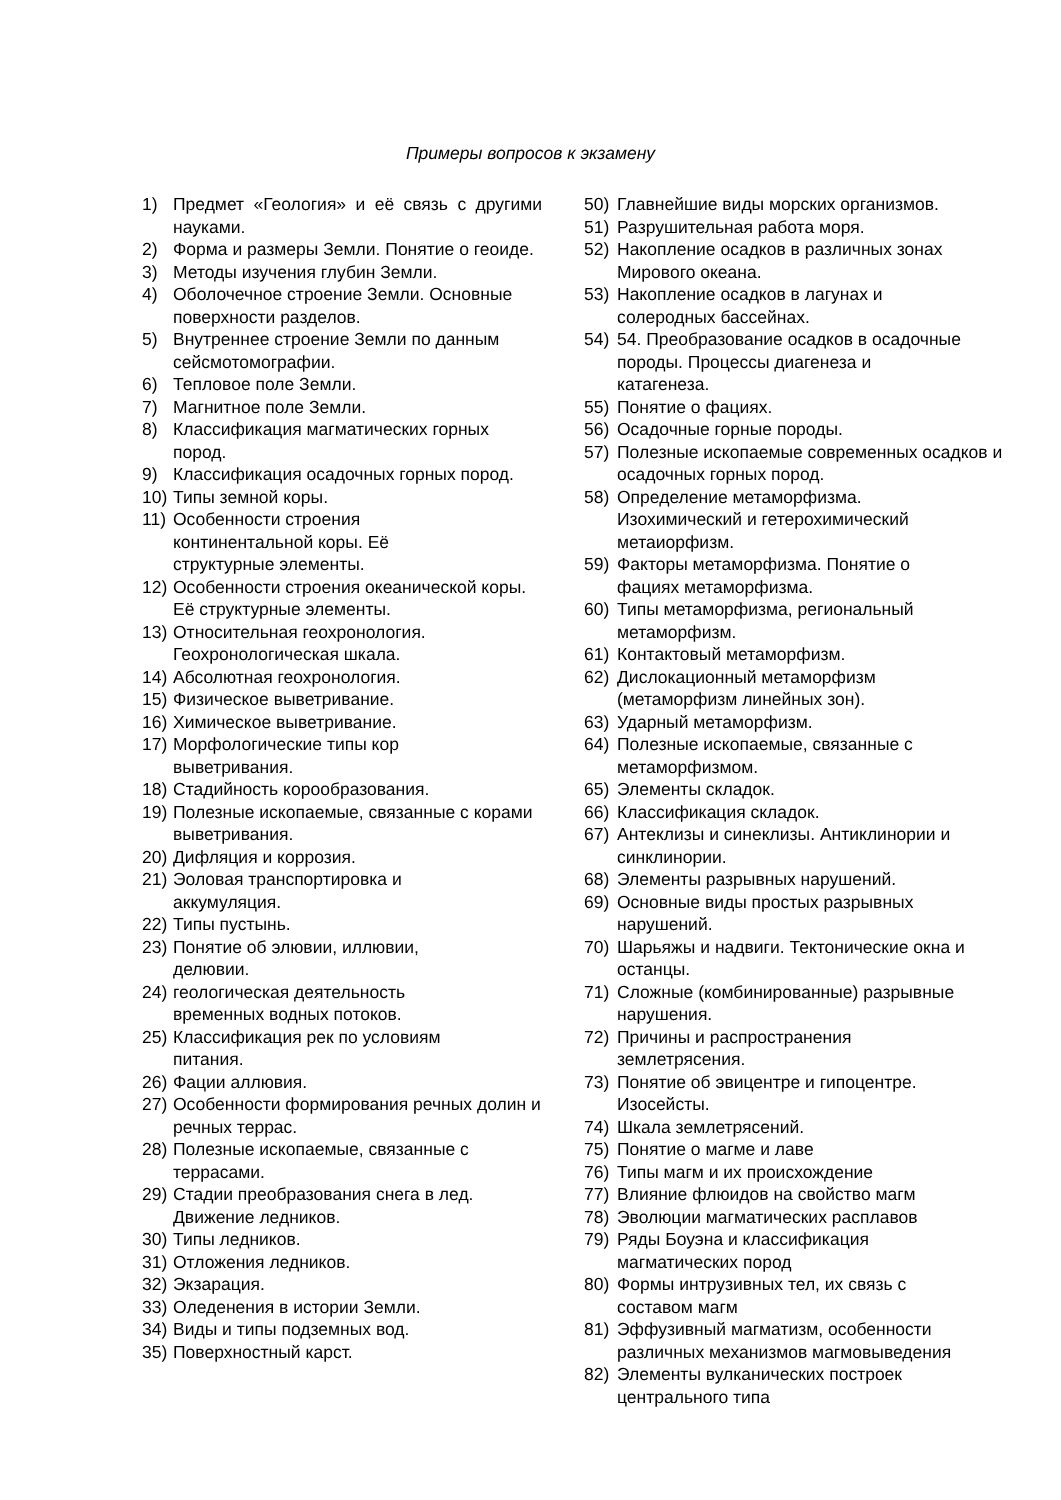Примеры вопросов к экзамену
1) Предмет «Геология» и её связь с другими науками.
2) Форма и размеры Земли. Понятие о геоиде.
3) Методы изучения глубин Земли.
4) Оболочечное строение Земли. Основные поверхности разделов.
5) Внутреннее строение Земли по данным сейсмотомографии.
6) Тепловое поле Земли.
7) Магнитное поле Земли.
8) Классификация магматических горных пород.
9) Классификация осадочных горных пород.
10) Типы земной коры.
11) Особенности строения
континентальной коры. Её
структурные элементы.
12) Особенности строения океанической коры. Её структурные элементы.
13) Относительная геохронология. Геохронологическая шкала.
14) Абсолютная геохронология.
15) Физическое выветривание.
16) Химическое выветривание.
17) Морфологические типы кор
выветривания.
18) Стадийность корообразования.
19) Полезные ископаемые, связанные с корами выветривания.
20) Дифляция и коррозия.
21) Эоловая транспортировка и
аккумуляция.
22) Типы пустынь.
23) Понятие об элювии, иллювии,
делювии.
24) геологическая деятельность
временных водных потоков.
25) Классификация рек по условиям
питания.
26) Фации аллювия.
27) Особенности формирования речных долин и речных террас.
28) Полезные ископаемые, связанные с террасами.
29) Стадии преобразования снега в лед. Движение ледников.
30) Типы ледников.
31) Отложения ледников.
32) Экзарация.
33) Оледенения в истории Земли.
34) Виды и типы подземных вод.
35) Поверхностный карст.
50) Главнейшие виды морских организмов.
51) Разрушительная работа моря.
52) Накопление осадков в различных зонах Мирового океана.
53) Накопление осадков в лагунах и
солеродных бассейнах.
54) 54. Преобразование осадков в осадочные породы. Процессы диагенеза и
катагенеза.
55) Понятие о фациях.
56) Осадочные горные породы.
57) Полезные ископаемые современных осадков и осадочных горных пород.
58) Определение метаморфизма.
Изохимический и гетерохимический
метаиорфизм.
59) Факторы метаморфизма. Понятие о
фациях метаморфизма.
60) Типы метаморфизма, региональный
метаморфизм.
61) Контактовый метаморфизм.
62) Дислокационный метаморфизм
(метаморфизм линейных зон).
63) Ударный метаморфизм.
64) Полезные ископаемые, связанные с
метаморфизмом.
65) Элементы складок.
66) Классификация складок.
67) Антеклизы и синеклизы. Антиклинории и синклинории.
68) Элементы разрывных нарушений.
69) Основные виды простых разрывных
нарушений.
70) Шарьяжы и надвиги. Тектонические окна и останцы.
71) Сложные (комбинированные) разрывные нарушения.
72) Причины и распространения
землетрясения.
73) Понятие об эвицентре и гипоцентре.
Изосейсты.
74) Шкала землетрясений.
75) Понятие о магме и лаве
76) Типы магм и их происхождение
77) Влияние флюидов на свойство магм
78) Эволюции магматических расплавов
79) Ряды Боуэна и классификация
магматических пород
80) Формы интрузивных тел, их связь с
составом магм
81) Эффузивный магматизм, особенности различных механизмов магмовыведения
82) Элементы вулканических построек
центрального типа